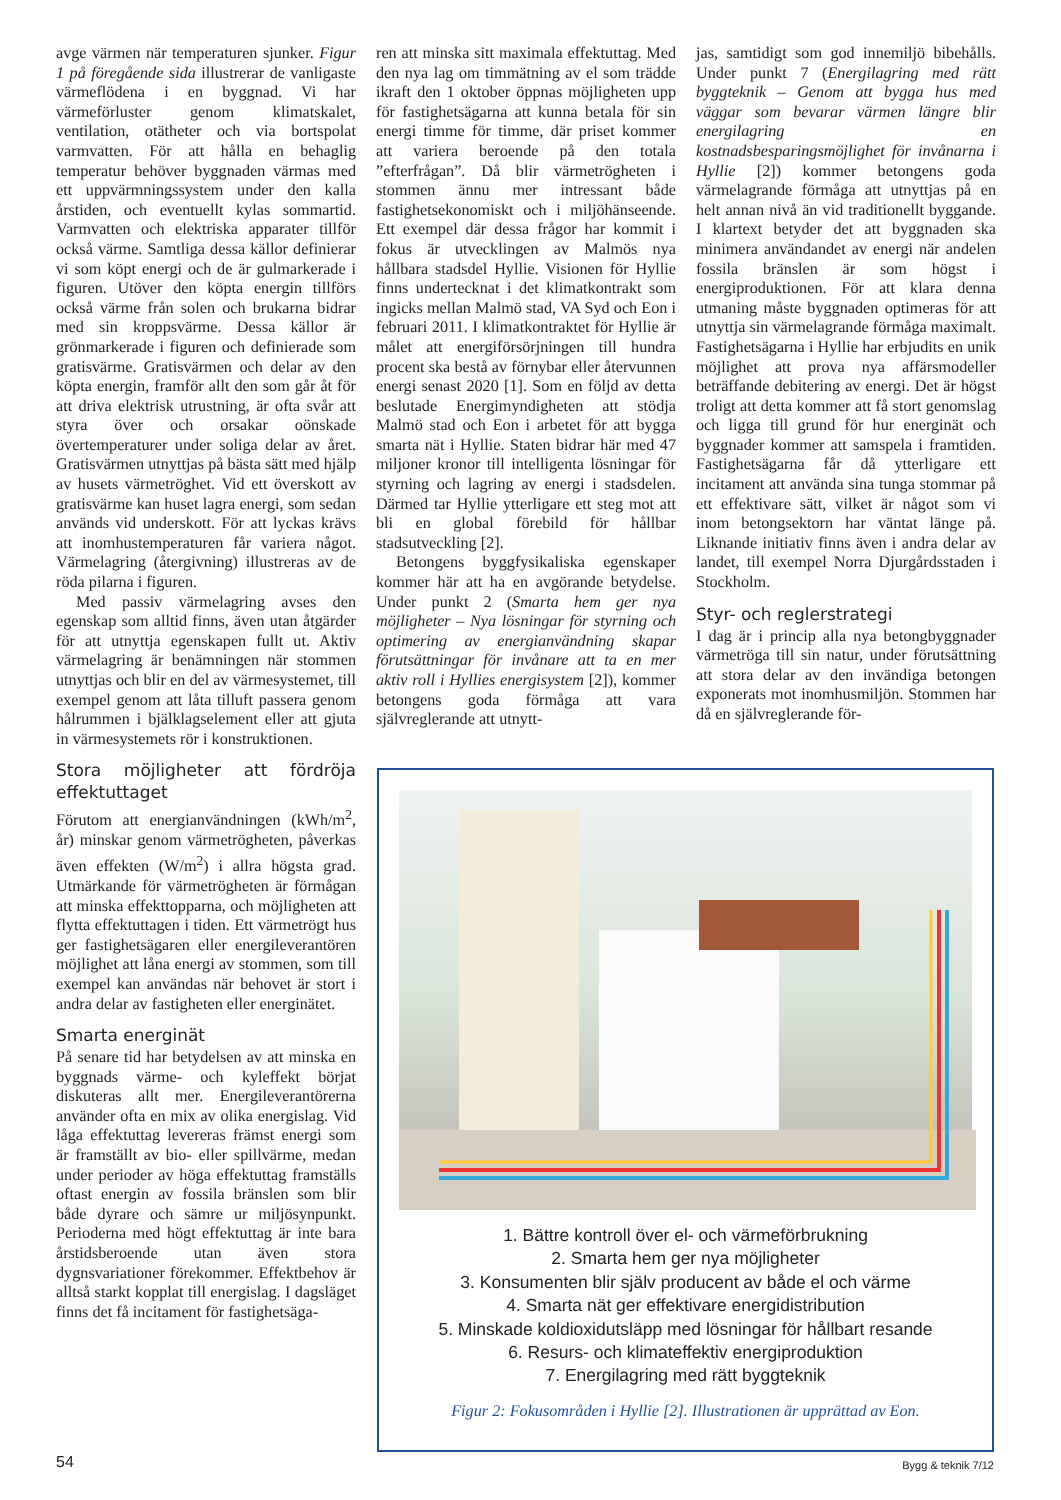avge värmen när temperaturen sjunker. Figur 1 på föregående sida illustrerar de vanligaste värmeflödena i en byggnad. Vi har värmeförluster genom klimatskalet, ventilation, otätheter och via bortspolat varmvatten. För att hålla en behaglig temperatur behöver byggnaden värmas med ett uppvärmningssystem under den kalla årstiden, och eventuellt kylas sommartid. Varmvatten och elektriska apparater tillför också värme. Samtliga dessa källor definierar vi som köpt energi och de är gulmarkerade i figuren. Utöver den köpta energin tillförs också värme från solen och brukarna bidrar med sin kroppsvärme. Dessa källor är grönmarkerade i figuren och definierade som gratisvärme. Gratisvärmen och delar av den köpta energin, framför allt den som går åt för att driva elektrisk utrustning, är ofta svår att styra över och orsakar oönskade övertemperaturer under soliga delar av året. Gratisvärmen utnyttjas på bästa sätt med hjälp av husets värmetröghet. Vid ett överskott av gratisvärme kan huset lagra energi, som sedan används vid underskott. För att lyckas krävs att inomhustemperaturen får variera något. Värmelagring (återgivning) illustreras av de röda pilarna i figuren.
Med passiv värmelagring avses den egenskap som alltid finns, även utan åtgärder för att utnyttja egenskapen fullt ut. Aktiv värmelagring är benämningen när stommen utnyttjas och blir en del av värmesystemet, till exempel genom att låta tilluft passera genom hålrummen i bjälklagselement eller att gjuta in värmesystemets rör i konstruktionen.
Stora möjligheter att fördröja effektuttaget
Förutom att energianvändningen (kWh/m<sup>2</sup>, år) minskar genom värmetrögheten, påverkas även effekten (W/m<sup>2</sup>) i allra högsta grad. Utmärkande för värmetrögheten är förmågan att minska effekttopparna, och möjligheten att flytta effektuttagen i tiden. Ett värmetrögt hus ger fastighetsägaren eller energileverantören möjlighet att låna energi av stommen, som till exempel kan användas när behovet är stort i andra delar av fastigheten eller energinätet.
Smarta energinät
På senare tid har betydelsen av att minska en byggnads värme- och kyleffekt börjat diskuteras allt mer. Energileverantörerna använder ofta en mix av olika energislag. Vid låga effektuttag levereras främst energi som är framställt av bio- eller spillvärme, medan under perioder av höga effektuttag framställs oftast energin av fossila bränslen som blir både dyrare och sämre ur miljösynpunkt. Perioderna med högt effektuttag är inte bara årstidsberoende utan även stora dygnsvariationer förekommer. Effektbehov är alltså starkt kopplat till energislag. I dagsläget finns det få incitament för fastighetsäga-
ren att minska sitt maximala effektuttag. Med den nya lag om timmätning av el som trädde ikraft den 1 oktober öppnas möjligheten upp för fastighetsägarna att kunna betala för sin energi timme för timme, där priset kommer att variera beroende på den totala ”efterfrågan”. Då blir värmetrögheten i stommen ännu mer intressant både fastighetsekonomiskt och i miljöhänseende. Ett exempel där dessa frågor har kommit i fokus är utvecklingen av Malmös nya hållbara stadsdel Hyllie. Visionen för Hyllie finns undertecknat i det klimatkontrakt som ingicks mellan Malmö stad, VA Syd och Eon i februari 2011. I klimatkontraktet för Hyllie är målet att energiförsörjningen till hundra procent ska bestå av förnybar eller återvunnen energi senast 2020 [1]. Som en följd av detta beslutade Energimyndigheten att stödja Malmö stad och Eon i arbetet för att bygga smarta nät i Hyllie. Staten bidrar här med 47 miljoner kronor till intelligenta lösningar för styrning och lagring av energi i stadsdelen. Därmed tar Hyllie ytterligare ett steg mot att bli en global förebild för hållbar stadsutveckling [2].
Betongens byggfysikaliska egenskaper kommer här att ha en avgörande betydelse. Under punkt 2 (Smarta hem ger nya möjligheter – Nya lösningar för styrning och optimering av energianvändning skapar förutsättningar för invånare att ta en mer aktiv roll i Hyllies energisystem [2]), kommer betongens goda förmåga att vara självreglerande att utnytt-
jas, samtidigt som god innemiljö bibehålls. Under punkt 7 (Energilagring med rätt byggteknik – Genom att bygga hus med väggar som bevarar värmen längre blir energilagring en kostnadsbesparingsmöjlighet för invånarna i Hyllie [2]) kommer betongens goda värmelagrande förmåga att utnyttjas på en helt annan nivå än vid traditionellt byggande. I klartext betyder det att byggnaden ska minimera användandet av energi när andelen fossila bränslen är som högst i energiproduktionen. För att klara denna utmaning måste byggnaden optimeras för att utnyttja sin värmelagrande förmåga maximalt. Fastighetsägarna i Hyllie har erbjudits en unik möjlighet att prova nya affärsmodeller beträffande debitering av energi. Det är högst troligt att detta kommer att få stort genomslag och ligga till grund för hur energinät och byggnader kommer att samspela i framtiden. Fastighetsägarna får då ytterligare ett incitament att använda sina tunga stommar på ett effektivare sätt, vilket är något som vi inom betongsektorn har väntat länge på. Liknande initiativ finns även i andra delar av landet, till exempel Norra Djurgårdsstaden i Stockholm.
Styr- och reglerstrategi
I dag är i princip alla nya betongbyggnader värmetröga till sin natur, under förutsättning att stora delar av den invändiga betongen exponerats mot inomhusmiljön. Stommen har då en självreglerande för-
1. Bättre kontroll över el- och värmeförbrukning
2. Smarta hem ger nya möjligheter
3. Konsumenten blir själv producent av både el och värme
4. Smarta nät ger effektivare energidistribution
5. Minskade koldioxidutsläpp med lösningar för hållbart resande
6. Resurs- och klimateffektiv energiproduktion
7. Energilagring med rätt byggteknik
Figur 2: Fokusområden i Hyllie [2]. Illustrationen är upprättad av Eon.
54 Bygg & teknik 7/12